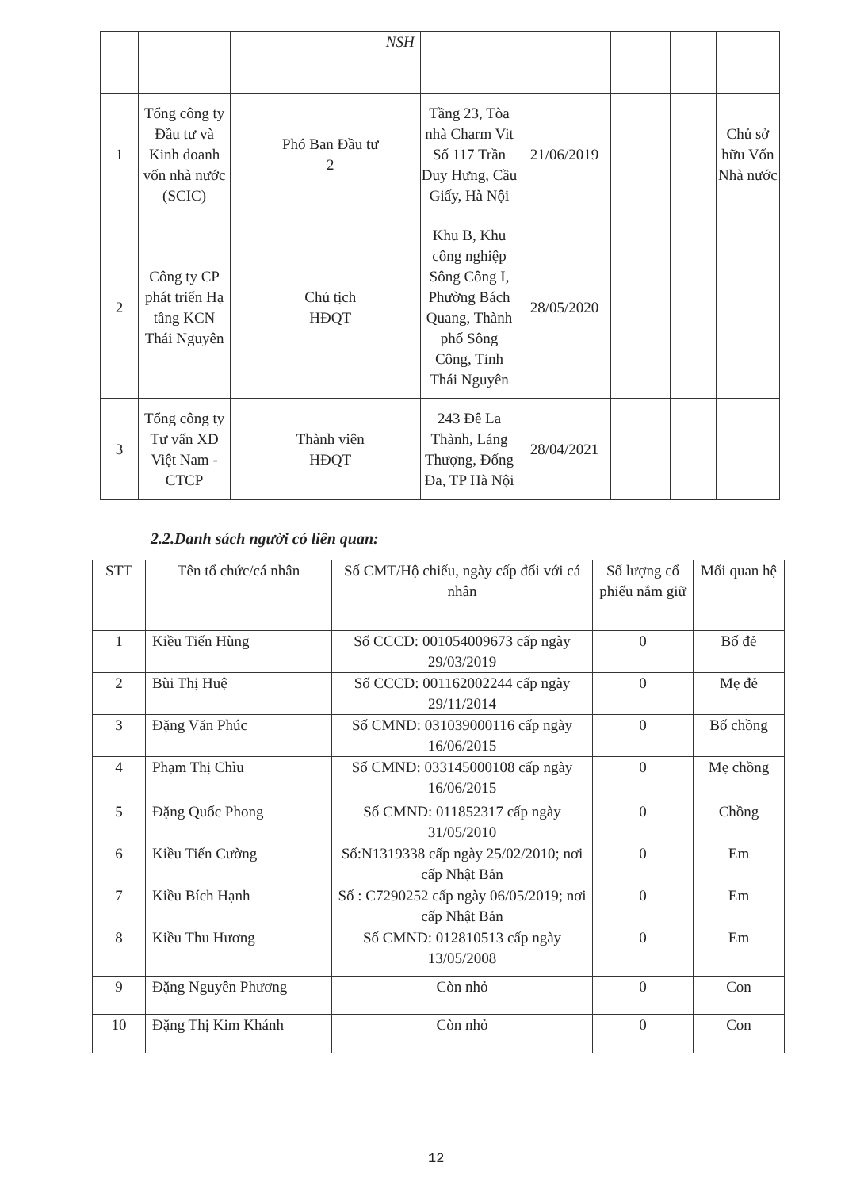| | | | | NSH | | | | | |
| 1 | Tổng công ty Đầu tư và Kinh doanh vốn nhà nước (SCIC) | | Phó Ban Đầu tư 2 | | Tầng 23, Tòa nhà Charm Vit Số 117 Trần Duy Hưng, Cầu Giấy, Hà Nội | 21/06/2019 | | | Chủ sở hữu Vốn Nhà nước |
| 2 | Công ty CP phát triển Hạ tầng KCN Thái Nguyên | | Chủ tịch HĐQT | | Khu B, Khu công nghiệp Sông Công I, Phường Bách Quang, Thành phố Sông Công, Tỉnh Thái Nguyên | 28/05/2020 | | | |
| 3 | Tổng công ty Tư vấn XD Việt Nam - CTCP | | Thành viên HĐQT | | 243 Đê La Thành, Láng Thượng, Đống Đa, TP Hà Nội | 28/04/2021 | | | |
2.2.Danh sách người có liên quan:
| STT | Tên tổ chức/cá nhân | Số CMT/Hộ chiếu, ngày cấp đối với cá nhân | Số lượng cổ phiếu nắm giữ | Mối quan hệ |
| --- | --- | --- | --- | --- |
| 1 | Kiều Tiến Hùng | Số CCCD: 001054009673 cấp ngày 29/03/2019 | 0 | Bố đẻ |
| 2 | Bùi Thị Huệ | Số CCCD: 001162002244 cấp ngày 29/11/2014 | 0 | Mẹ đẻ |
| 3 | Đặng Văn Phúc | Số CMND: 031039000116 cấp ngày 16/06/2015 | 0 | Bố chồng |
| 4 | Phạm Thị Chìu | Số CMND: 033145000108 cấp ngày 16/06/2015 | 0 | Mẹ chồng |
| 5 | Đặng Quốc Phong | Số CMND: 011852317 cấp ngày 31/05/2010 | 0 | Chồng |
| 6 | Kiều Tiến Cường | Số:N1319338 cấp ngày 25/02/2010; nơi cấp Nhật Bản | 0 | Em |
| 7 | Kiều Bích Hạnh | Số : C7290252 cấp ngày 06/05/2019; nơi cấp Nhật Bản | 0 | Em |
| 8 | Kiều Thu Hương | Số CMND: 012810513 cấp ngày 13/05/2008 | 0 | Em |
| 9 | Đặng Nguyên Phương | Còn nhỏ | 0 | Con |
| 10 | Đặng Thị Kim Khánh | Còn nhỏ | 0 | Con |
12